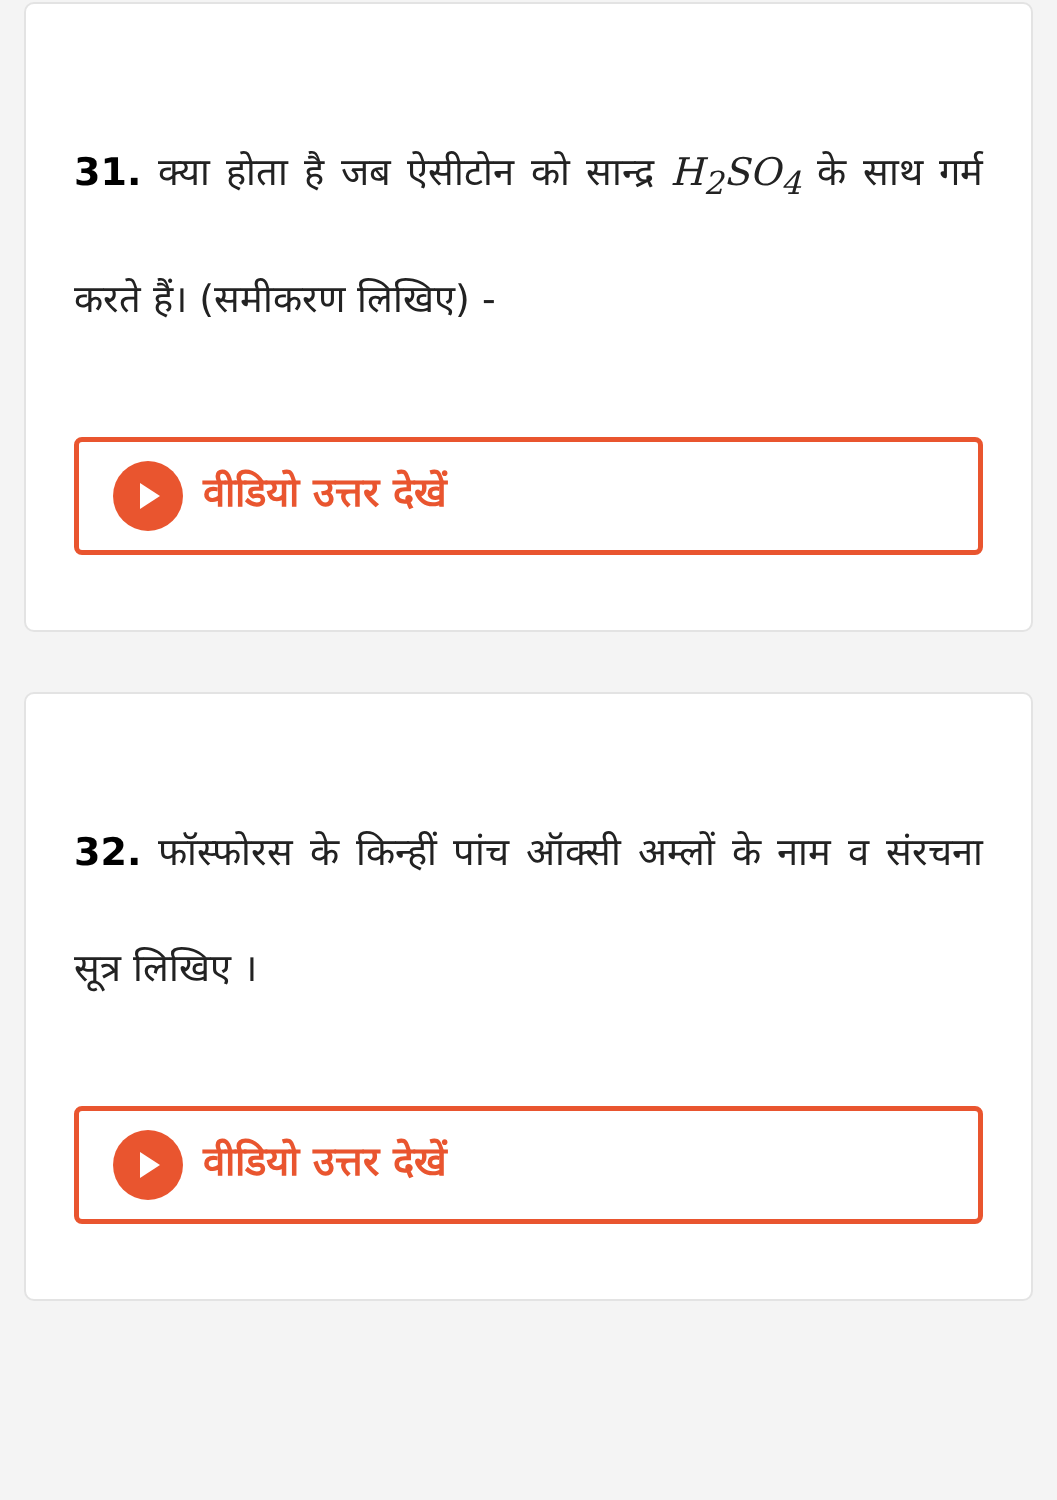31. क्या होता है जब ऐसीटोन को सान्द्र H<sub>2</sub>SO<sub>4</sub> के साथ गर्म करते हैं। (समीकरण लिखिए) -
वीडियो उत्तर देखें
32. फॉस्फोरस के किन्हीं पांच ऑक्सी अम्लों के नाम व संरचना सूत्र लिखिए ।
वीडियो उत्तर देखें